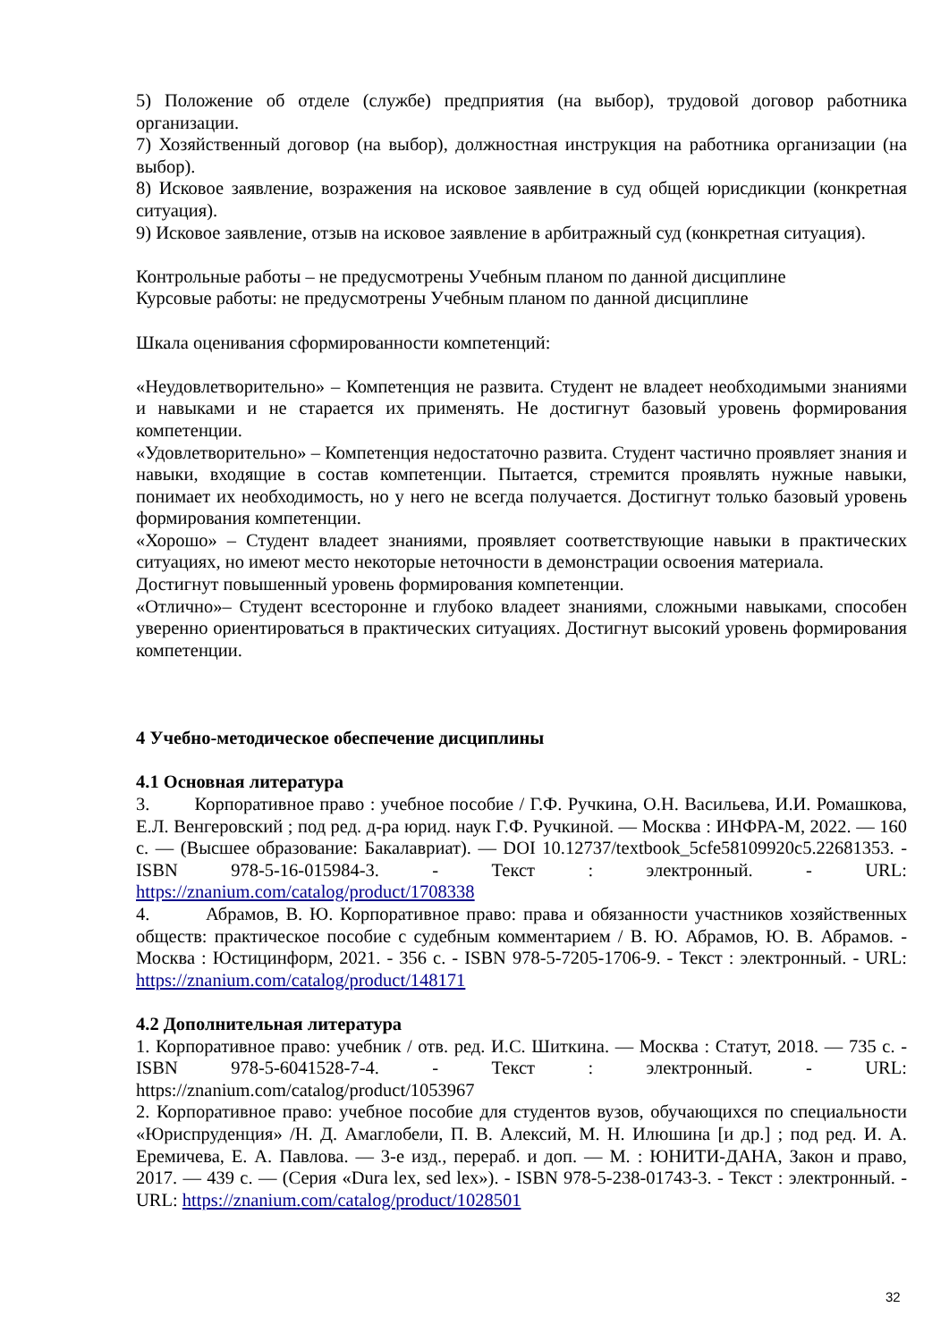5) Положение об отделе (службе) предприятия (на выбор), трудовой договор работника организации.
7) Хозяйственный договор (на выбор), должностная инструкция на работника организации (на выбор).
8) Исковое заявление, возражения на исковое заявление в суд общей юрисдикции (конкретная ситуация).
9) Исковое заявление, отзыв на исковое заявление в арбитражный суд (конкретная ситуация).
Контрольные работы – не предусмотрены Учебным планом по данной дисциплине
Курсовые работы: не предусмотрены Учебным планом по данной дисциплине
Шкала оценивания сформированности компетенций:
«Неудовлетворительно» – Компетенция не развита. Студент не владеет необходимыми знаниями и навыками и не старается их применять. Не достигнут базовый уровень формирования компетенции.
«Удовлетворительно» – Компетенция недостаточно развита. Студент частично проявляет знания и навыки, входящие в состав компетенции. Пытается, стремится проявлять нужные навыки, понимает их необходимость, но у него не всегда получается. Достигнут только базовый уровень формирования компетенции.
«Хорошо» – Студент владеет знаниями, проявляет соответствующие навыки в практических ситуациях, но имеют место некоторые неточности в демонстрации освоения материала.
Достигнут повышенный уровень формирования компетенции.
«Отлично»– Студент всесторонне и глубоко владеет знаниями, сложными навыками, способен уверенно ориентироваться в практических ситуациях. Достигнут высокий уровень формирования компетенции.
4 Учебно-методическое обеспечение дисциплины
4.1 Основная литература
3. Корпоративное право : учебное пособие / Г.Ф. Ручкина, О.Н. Васильева, И.И. Ромашкова, Е.Л. Венгеровский ; под ред. д-ра юрид. наук Г.Ф. Ручкиной. — Москва : ИНФРА-М, 2022. — 160 с. — (Высшее образование: Бакалавриат). — DOI 10.12737/textbook_5cfe58109920c5.22681353. - ISBN 978-5-16-015984-3. - Текст : электронный. - URL: https://znanium.com/catalog/product/1708338
4. Абрамов, В. Ю. Корпоративное право: права и обязанности участников хозяйственных обществ: практическое пособие с судебным комментарием / В. Ю. Абрамов, Ю. В. Абрамов. - Москва : Юстицинформ, 2021. - 356 с. - ISBN 978-5-7205-1706-9. - Текст : электронный. - URL: https://znanium.com/catalog/product/148171
4.2 Дополнительная литература
1. Корпоративное право: учебник / отв. ред. И.С. Шиткина. — Москва : Статут, 2018. — 735 с. - ISBN 978-5-6041528-7-4. - Текст : электронный. - URL: https://znanium.com/catalog/product/1053967
2. Корпоративное право: учебное пособие для студентов вузов, обучающихся по специальности «Юриспруденция» /Н. Д. Амаглобели, П. В. Алексий, М. Н. Илюшина [и др.] ; под ред. И. А. Еремичева, Е. А. Павлова. — 3-е изд., перераб. и доп. — М. : ЮНИТИ-ДАНА, Закон и право, 2017. — 439 с. — (Серия «Dura lex, sed lex»). - ISBN 978-5-238-01743-3. - Текст : электронный. - URL: https://znanium.com/catalog/product/1028501
32